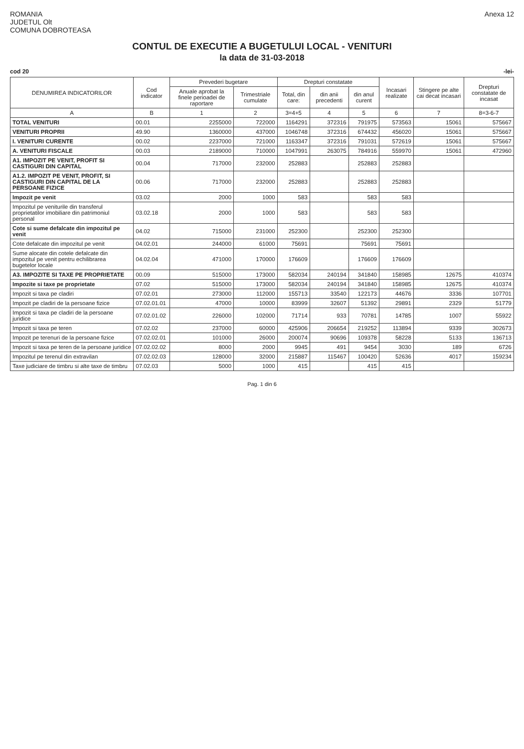ROMANIA
JUDETUL Olt
COMUNA DOBROTEASA
Anexa 12
CONTUL DE EXECUTIE A BUGETULUI LOCAL - VENITURI
la data de 31-03-2018
cod 20 -lei-
| DENUMIREA INDICATORILOR | Cod indicator | Prevederi bugetare | | Drepturi constatate | | | Incasari realizate | Stingere pe alte cai decat incasari | Drepturi constatate de incasat |
| --- | --- | --- | --- | --- | --- | --- | --- | --- | --- |
| | | Anuale aprobat la finele perioadei de raportare | Trimestriale cumulate | Total, din care: | din anii precedenti | din anul curent | | | |
| A | B | 1 | 2 | 3=4+5 | 4 | 5 | 6 | 7 | 8=3-6-7 |
| TOTAL VENITURI | 00.01 | 2255000 | 722000 | 1164291 | 372316 | 791975 | 573563 | 15061 | 575667 |
| VENITURI PROPRII | 49.90 | 1360000 | 437000 | 1046748 | 372316 | 674432 | 456020 | 15061 | 575667 |
| I. VENITURI CURENTE | 00.02 | 2237000 | 721000 | 1163347 | 372316 | 791031 | 572619 | 15061 | 575667 |
| A. VENITURI FISCALE | 00.03 | 2189000 | 710000 | 1047991 | 263075 | 784916 | 559970 | 15061 | 472960 |
| A1. IMPOZIT PE VENIT, PROFIT SI CASTIGURI DIN CAPITAL | 00.04 | 717000 | 232000 | 252883 | | 252883 | 252883 | | |
| A1.2. IMPOZIT PE VENIT, PROFIT, SI CASTIGURI DIN CAPITAL DE LA PERSOANE FIZICE | 00.06 | 717000 | 232000 | 252883 | | 252883 | 252883 | | |
| Impozit pe venit | 03.02 | 2000 | 1000 | 583 | | 583 | 583 | | |
| Impozitul pe veniturile din transferul proprietatilor imobiliare din patrimoniul personal | 03.02.18 | 2000 | 1000 | 583 | | 583 | 583 | | |
| Cote si sume defalcate din impozitul pe venit | 04.02 | 715000 | 231000 | 252300 | | 252300 | 252300 | | |
| Cote defalcate din impozitul pe venit | 04.02.01 | 244000 | 61000 | 75691 | | 75691 | 75691 | | |
| Sume alocate din cotele defalcate din impozitul pe venit pentru echilibrarea bugetelor locale | 04.02.04 | 471000 | 170000 | 176609 | | 176609 | 176609 | | |
| A3. IMPOZITE SI TAXE PE PROPRIETATE | 00.09 | 515000 | 173000 | 582034 | 240194 | 341840 | 158985 | 12675 | 410374 |
| Impozite si taxe pe proprietate | 07.02 | 515000 | 173000 | 582034 | 240194 | 341840 | 158985 | 12675 | 410374 |
| Impozit si taxa pe cladiri | 07.02.01 | 273000 | 112000 | 155713 | 33540 | 122173 | 44676 | 3336 | 107701 |
| Impozit pe cladiri de la persoane fizice | 07.02.01.01 | 47000 | 10000 | 83999 | 32607 | 51392 | 29891 | 2329 | 51779 |
| Impozit si taxa pe cladiri de la persoane juridice | 07.02.01.02 | 226000 | 102000 | 71714 | 933 | 70781 | 14785 | 1007 | 55922 |
| Impozit si taxa pe teren | 07.02.02 | 237000 | 60000 | 425906 | 206654 | 219252 | 113894 | 9339 | 302673 |
| Impozit pe terenuri de la persoane fizice | 07.02.02.01 | 101000 | 26000 | 200074 | 90696 | 109378 | 58228 | 5133 | 136713 |
| Impozit si taxa pe teren de la persoane juridice | 07.02.02.02 | 8000 | 2000 | 9945 | 491 | 9454 | 3030 | 189 | 6726 |
| Impozitul pe terenul din extravilan | 07.02.02.03 | 128000 | 32000 | 215887 | 115467 | 100420 | 52636 | 4017 | 159234 |
| Taxe judiciare de timbru si alte taxe de timbru | 07.02.03 | 5000 | 1000 | 415 | | 415 | 415 | | |
Pag. 1 din 6